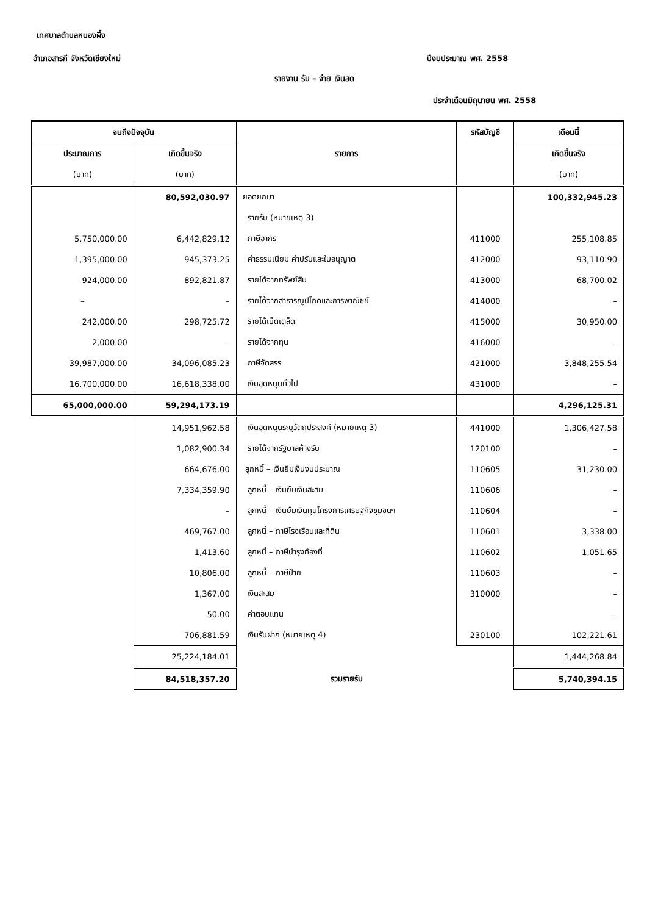เทศบาลตำบลหนองผึ้ง
อำเภอสารภี จังหวัดเชียงใหม่ ปีงบประมาณ พศ. 2558
รายงาน รับ – จ่าย เงินสด
ประจำเดือนมิถุนายน พศ. 2558
| จนถึงปัจจุบัน | | รายการ | รหัสบัญชี | เดือนนี้ |
| --- | --- | --- | --- | --- |
| ประมาณการ | เกิดขึ้นจริง | | | เกิดขึ้นจริง |
| (บาท) | (บาท) | | | (บาท) |
| | 80,592,030.97 | ยอดยกมา | | 100,332,945.23 |
| | | รายรับ (หมายเหตุ 3) | | |
| 5,750,000.00 | 6,442,829.12 | ภาษีอากร | 411000 | 255,108.85 |
| 1,395,000.00 | 945,373.25 | ค่าธรรมเนียม ค่าปรับและใบอนุญาต | 412000 | 93,110.90 |
| 924,000.00 | 892,821.87 | รายได้จากทรัพย์สิน | 413000 | 68,700.02 |
| – | – | รายได้จากสาธารณูปโภคและการพาณิชย์ | 414000 | – |
| 242,000.00 | 298,725.72 | รายได้เบ็ดเตล็ด | 415000 | 30,950.00 |
| 2,000.00 | – | รายได้จากทุน | 416000 | – |
| 39,987,000.00 | 34,096,085.23 | ภาษีจัดสรร | 421000 | 3,848,255.54 |
| 16,700,000.00 | 16,618,338.00 | เงินอุดหนุนทั่วไป | 431000 | – |
| 65,000,000.00 | 59,294,173.19 | | | 4,296,125.31 |
| | 14,951,962.58 | เงินอุดหนุนระบุวัตถุประสงค์ (หมายเหตุ 3) | 441000 | 1,306,427.58 |
| | 1,082,900.34 | รายได้จากรัฐบาลค้างรับ | 120100 | – |
| | 664,676.00 | ลูกหนี้ – เงินยืมเงินงบประมาณ | 110605 | 31,230.00 |
| | 7,334,359.90 | ลูกหนี้ – เงินยืมเงินสะสม | 110606 | – |
| | – | ลูกหนี้ – เงินยืมเงินทุนโครงการเศรษฐกิจชุมชนฯ | 110604 | – |
| | 469,767.00 | ลูกหนี้ – ภาษีโรงเรือนและที่ดิน | 110601 | 3,338.00 |
| | 1,413.60 | ลูกหนี้ – ภาษีบำรุงท้องที่ | 110602 | 1,051.65 |
| | 10,806.00 | ลูกหนี้ – ภาษีป้าย | 110603 | – |
| | 1,367.00 | เงินสะสม | 310000 | – |
| | 50.00 | ค่าตอบแทน | | – |
| | 706,881.59 | เงินรับฝาก (หมายเหตุ 4) | 230100 | 102,221.61 |
| | 25,224,184.01 | | | 1,444,268.84 |
| | 84,518,357.20 | รวมรายรับ | | 5,740,394.15 |